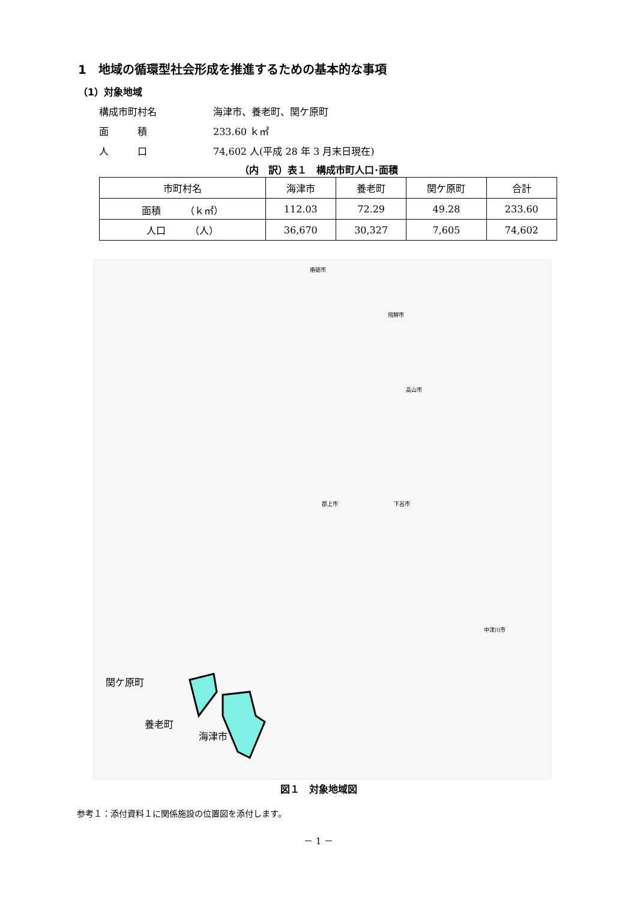1　地域の循環型社会形成を推進するための基本的な事項
（1）対象地域
構成市町村名 海津市、養老町、関ケ原町
面　　　積 233.60 ｋ㎡
人　　　口 74,602 人(平成 28 年 3 月末日現在)
（内　訳）表１　構成市町人口･面積
| 市町村名 | 海津市 | 養老町 | 関ケ原町 | 合計 |
| --- | --- | --- | --- | --- |
| 面積 （ｋ㎡） | 112.03 | 72.29 | 49.28 | 233.60 |
| 人口 （人） | 36,670 | 30,327 | 7,605 | 74,602 |
関ケ原町
養老町
海津市
飛騨市
高山市
南砺市
郡上市
下呂市
中津川市
図１　対象地域図
参考１：添付資料１に関係施設の位置図を添付します。
－ 1 －